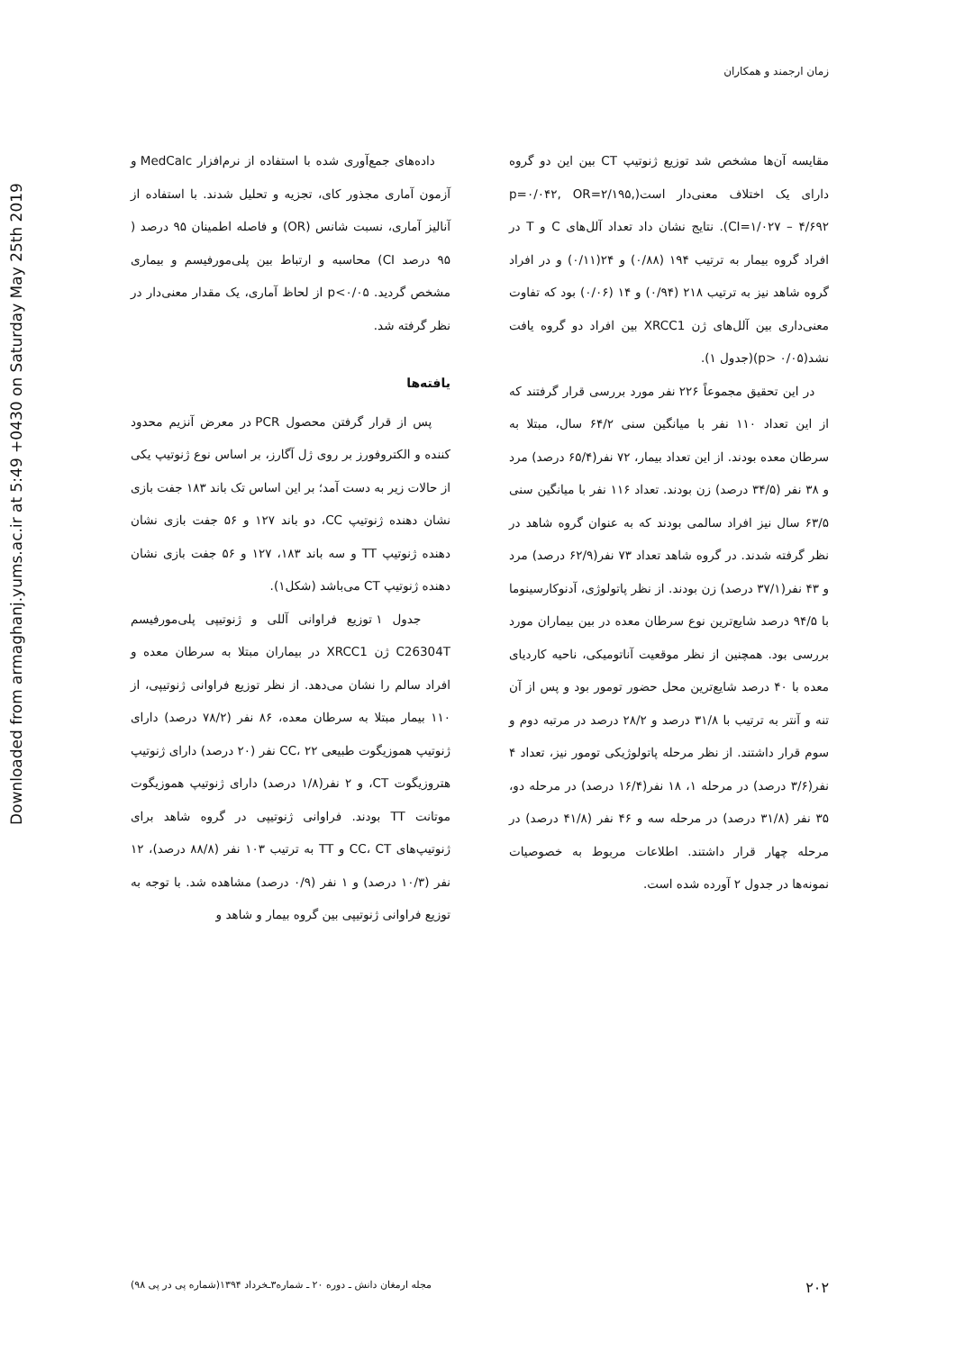Downloaded from armaghanj.yums.ac.ir at 5:49 +0430 on Saturday May 25th 2019
زمان ارجمند و همکاران
داده‌های جمع‌آوری شده با استفاده از نرم‌افزار MedCalc و آزمون آماری مجذور کای، تجزیه و تحلیل شدند. با استفاده از آنالیز آماری، نسبت شانس (OR) و فاصله اطمینان ۹۵ درصد ( ۹۵ درصد CI) محاسبه و ارتباط بین پلی‌مورفیسم و بیماری مشخص گردید. p<۰/۰۵ از لحاظ آماری، یک مقدار معنی‌دار در نظر گرفته شد.
یافته‌ها
پس از قرار گرفتن محصول PCR در معرض آنزیم محدود کننده و الکتروفورز بر روی ژل آگارز، بر اساس نوع ژنوتیپ یکی از حالات زیر به دست آمد؛ بر این اساس تک باند ۱۸۳ جفت بازی نشان دهنده ژنوتیپ CC، دو باند ۱۲۷ و ۵۶ جفت بازی نشان دهنده ژنوتیپ TT و سه باند ۱۸۳، ۱۲۷ و ۵۶ جفت بازی نشان دهنده ژنوتیپ CT می‌باشد (شکل۱).
جدول ۱ توزیع فراوانی آللی و ژنوتیپی پلی‌مورفیسم C26304T ژن XRCC1 در بیماران مبتلا به سرطان معده و افراد سالم را نشان می‌دهد. از نظر توزیع فراوانی ژنوتیپی، از ۱۱۰ بیمار مبتلا به سرطان معده، ۸۶ نفر (۷۸/۲ درصد) دارای ژنوتیپ هموزیگوت طبیعی CC، ۲۲ نفر (۲۰ درصد) دارای ژنوتیپ هتروزیگوت CT، و ۲ نفر(۱/۸ درصد) دارای ژنوتیپ هموزیگوت موتانت TT بودند. فراوانی ژنوتیپی در گروه شاهد برای ژنوتیپ‌های CC، CT و TT به ترتیب ۱۰۳ نفر (۸۸/۸ درصد)، ۱۲ نفر (۱۰/۳ درصد) و ۱ نفر (۰/۹ درصد) مشاهده شد. با توجه به توزیع فراوانی ژنوتیپی بین گروه بیمار و شاهد و
مقایسه آن‌ها مشخص شد توزیع ژنوتیپ CT بین این دو گروه دارای یک اختلاف معنی‌دار است(p=۰/۰۴۲, OR=۲/۱۹۵, CI=۱/۰۲۷ – ۴/۶۹۲). نتایج نشان داد تعداد آلل‌های C و T در افراد گروه بیمار به ترتیب ۱۹۴ (۰/۸۸) و ۲۴(۰/۱۱) و در افراد گروه شاهد نیز به ترتیب ۲۱۸ (۰/۹۴) و ۱۴ (۰/۰۶) بود که تفاوت معنی‌داری بین آلل‌های ژن XRCC1 بین افراد دو گروه یافت نشد(p> ۰/۰۵)(جدول ۱).
در این تحقیق مجموعاً ۲۲۶ نفر مورد بررسی قرار گرفتند که از این تعداد ۱۱۰ نفر با میانگین سنی ۶۴/۲ سال، مبتلا به سرطان معده بودند. از این تعداد بیمار، ۷۲ نفر(۶۵/۴ درصد) مرد و ۳۸ نفر (۳۴/۵ درصد) زن بودند. تعداد ۱۱۶ نفر با میانگین سنی ۶۳/۵ سال نیز افراد سالمی بودند که به عنوان گروه شاهد در نظر گرفته شدند. در گروه شاهد تعداد ۷۳ نفر(۶۲/۹ درصد) مرد و ۴۳ نفر(۳۷/۱ درصد) زن بودند. از نظر پاتولوژی، آدنوکارسینوما با ۹۴/۵ درصد شایع‌ترین نوع سرطان معده در بین بیماران مورد بررسی بود. همچنین از نظر موقعیت آناتومیکی، ناحیه کاردیای معده با ۴۰ درصد شایع‌ترین محل حضور تومور بود و پس از آن تنه و آنتر به ترتیب با ۳۱/۸ درصد و ۲۸/۲ درصد در مرتبه دوم و سوم قرار داشتند. از نظر مرحله پاتولوژیکی تومور نیز، تعداد ۴ نفر(۳/۶ درصد) در مرحله ۱، ۱۸ نفر(۱۶/۴ درصد) در مرحله دو، ۳۵ نفر (۳۱/۸ درصد) در مرحله سه و ۴۶ نفر (۴۱/۸ درصد) در مرحله چهار قرار داشتند. اطلاعات مربوط به خصوصیات نمونه‌ها در جدول ۲ آورده شده است.
۲۰۲ مجله ارمغان دانش ـ دوره ۲۰ ـ شماره۳ـخرداد ۱۳۹۴(شماره پی در پی ۹۸)